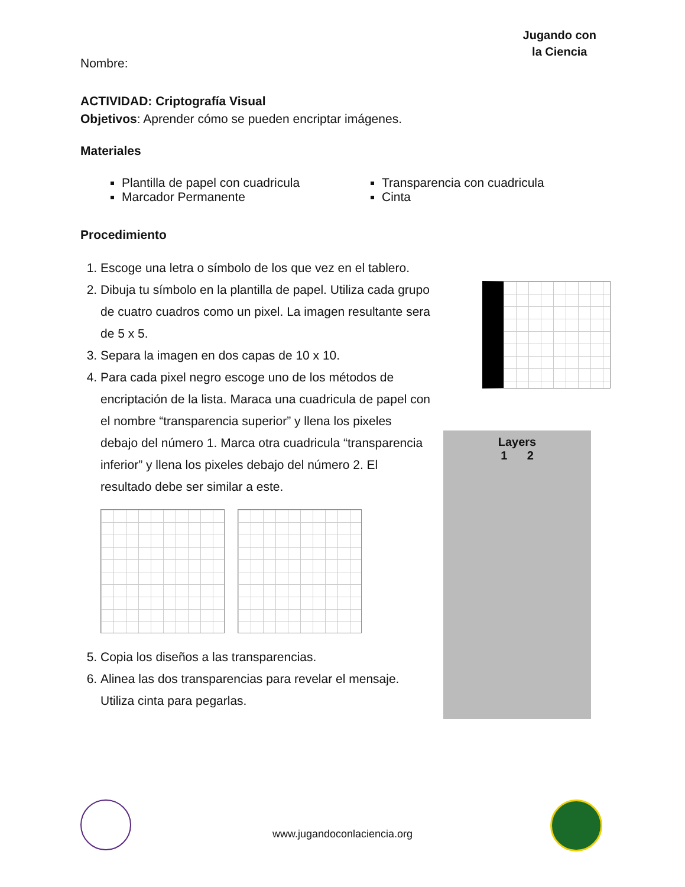Jugando con
la Ciencia
Nombre:
ACTIVIDAD: Criptografía Visual
Objetivos: Aprender cómo se pueden encriptar imágenes.
Materiales
Plantilla de papel con cuadricula
Marcador Permanente
Transparencia con cuadricula
Cinta
Procedimiento
1. Escoge una letra o símbolo de los que vez en el tablero.
2. Dibuja tu símbolo en la plantilla de papel. Utiliza cada grupo de cuatro cuadros como un pixel. La imagen resultante sera de 5 x 5.
3. Separa la imagen en dos capas de 10 x 10.
4. Para cada pixel negro escoge uno de los métodos de encriptación de la lista. Maraca una cuadricula de papel con el nombre “transparencia superior” y llena los pixeles debajo del número 1. Marca otra cuadricula “transparencia inferior” y llena los pixeles debajo del número 2. El resultado debe ser similar a este.
5. Copia los diseños a las transparencias.
6. Alinea las dos transparencias para revelar el mensaje. Utiliza cinta para pegarlas.
Layers
1 2
www.jugandoconlaciencia.org